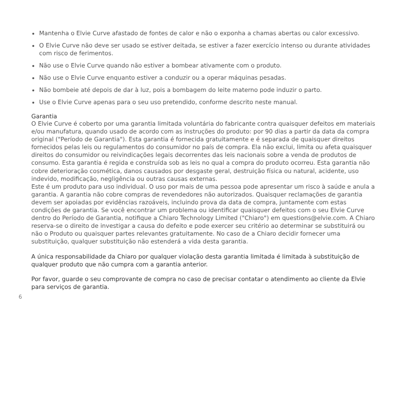Mantenha o Elvie Curve afastado de fontes de calor e não o exponha a chamas abertas ou calor excessivo.
O Elvie Curve não deve ser usado se estiver deitada, se estiver a fazer exercício intenso ou durante atividades com risco de ferimentos.
Não use o Elvie Curve quando não estiver a bombear ativamente com o produto.
Não use o Elvie Curve enquanto estiver a conduzir ou a operar máquinas pesadas.
Não bombeie até depois de dar à luz, pois a bombagem do leite materno pode induzir o parto.
Use o Elvie Curve apenas para o seu uso pretendido, conforme descrito neste manual.
Garantia
O Elvie Curve é coberto por uma garantia limitada voluntária do fabricante contra quaisquer defeitos em materiais e/ou manufatura, quando usado de acordo com as instruções do produto: por 90 dias a partir da data da compra original ("Período de Garantia"). Esta garantia é fornecida gratuitamente e é separada de quaisquer direitos fornecidos pelas leis ou regulamentos do consumidor no país de compra. Ela não exclui, limita ou afeta quaisquer direitos do consumidor ou reivindicações legais decorrentes das leis nacionais sobre a venda de produtos de consumo. Esta garantia é regida e construída sob as leis no qual a compra do produto ocorreu. Esta garantia não cobre deterioração cosmética, danos causados por desgaste geral, destruição física ou natural, acidente, uso indevido, modificação, negligência ou outras causas externas.
Este é um produto para uso individual. O uso por mais de uma pessoa pode apresentar um risco à saúde e anula a garantia. A garantia não cobre compras de revendedores não autorizados. Quaisquer reclamações de garantia devem ser apoiadas por evidências razoáveis, incluindo prova da data de compra, juntamente com estas condições de garantia. Se você encontrar um problema ou identificar quaisquer defeitos com o seu Elvie Curve dentro do Período de Garantia, notifique a Chiaro Technology Limited ("Chiaro") em questions@elvie.com. A Chiaro reserva-se o direito de investigar a causa do defeito e pode exercer seu critério ao determinar se substituirá ou não o Produto ou quaisquer partes relevantes gratuitamente. No caso de a Chiaro decidir fornecer uma substituição, qualquer substituição não estenderá a vida desta garantia.
A única responsabilidade da Chiaro por qualquer violação desta garantia limitada é limitada à substituição de qualquer produto que não cumpra com a garantia anterior.
Por favor, guarde o seu comprovante de compra no caso de precisar contatar o atendimento ao cliente da Elvie para serviços de garantia.
6